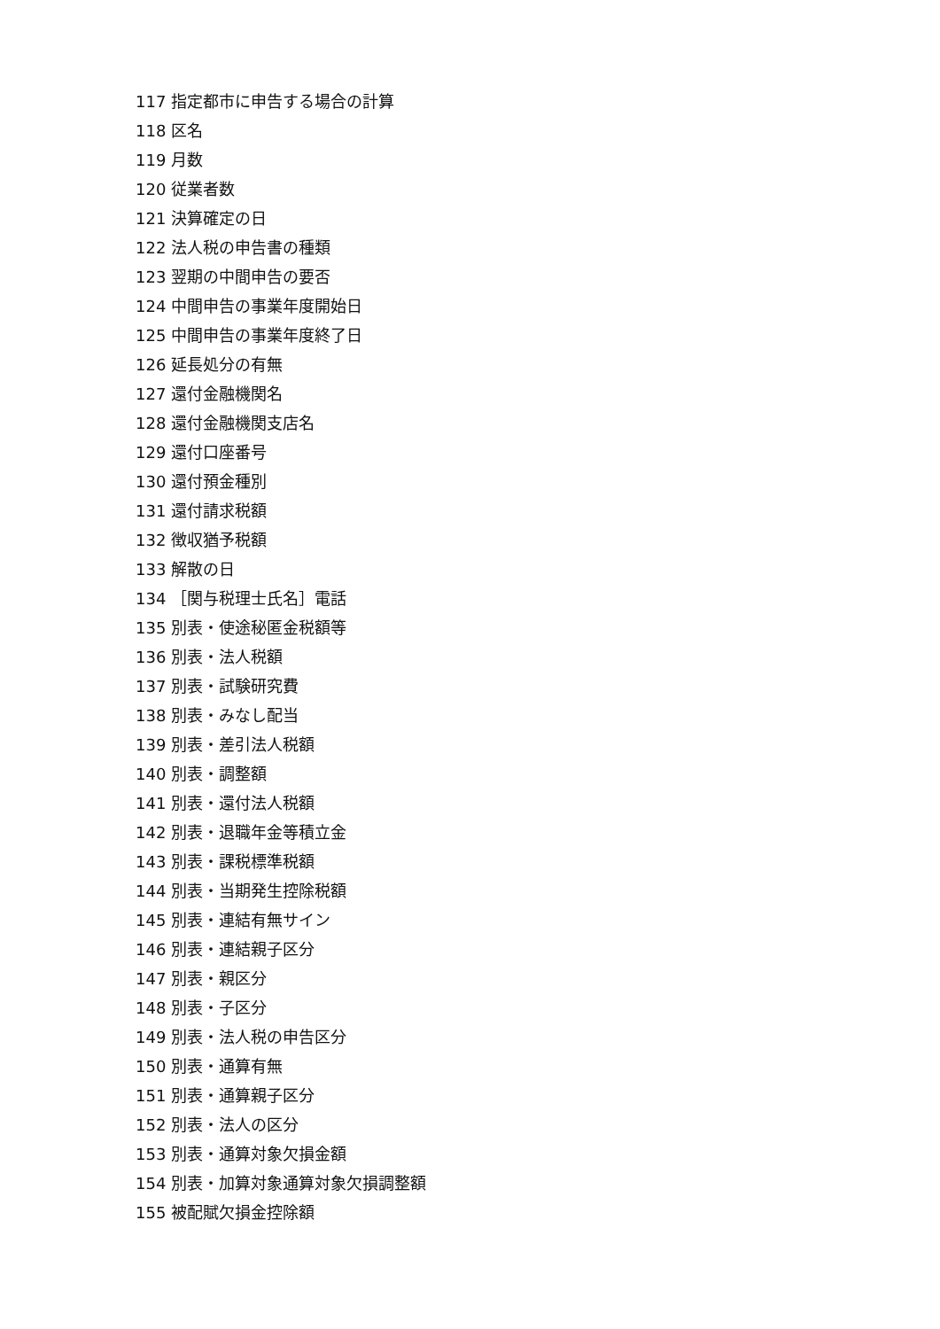117 指定都市に申告する場合の計算
118 区名
119 月数
120 従業者数
121 決算確定の日
122 法人税の申告書の種類
123 翌期の中間申告の要否
124 中間申告の事業年度開始日
125 中間申告の事業年度終了日
126 延長処分の有無
127 還付金融機関名
128 還付金融機関支店名
129 還付口座番号
130 還付預金種別
131 還付請求税額
132 徴収猶予税額
133 解散の日
134 ［関与税理士氏名］電話
135 別表・使途秘匿金税額等
136 別表・法人税額
137 別表・試験研究費
138 別表・みなし配当
139 別表・差引法人税額
140 別表・調整額
141 別表・還付法人税額
142 別表・退職年金等積立金
143 別表・課税標準税額
144 別表・当期発生控除税額
145 別表・連結有無サイン
146 別表・連結親子区分
147 別表・親区分
148 別表・子区分
149 別表・法人税の申告区分
150 別表・通算有無
151 別表・通算親子区分
152 別表・法人の区分
153 別表・通算対象欠損金額
154 別表・加算対象通算対象欠損調整額
155 被配賦欠損金控除額